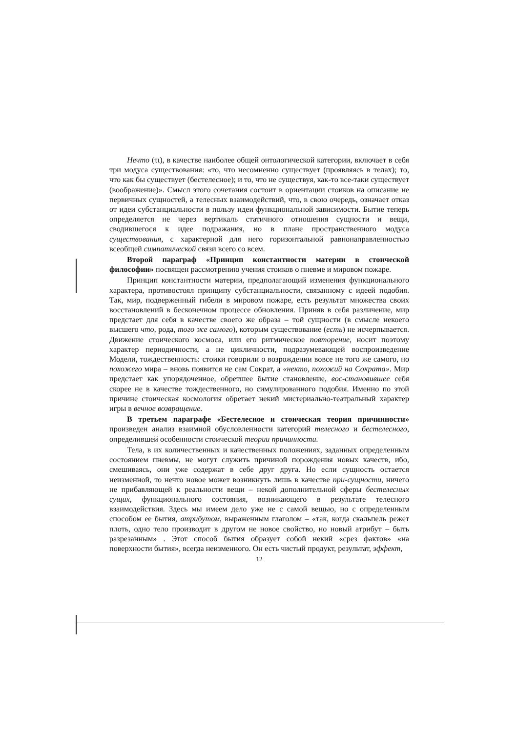Нечто (τι), в качестве наиболее общей онтологической категории, включает в себя три модуса существования: «то, что несомненно существует (проявляясь в телах); то, что как бы существует (бестелесное); и то, что не существуя, как-то все-таки существует (воображение)». Смысл этого сочетания состоит в ориентации стоиков на описание не первичных сущностей, а телесных взаимодействий, что, в свою очередь, означает отказ от идеи субстанциальности в пользу идеи функциональной зависимости. Бытие теперь определяется не через вертикаль статичного отношения сущности и вещи, сводившегося к идее подражания, но в плане пространственного модуса существования, с характерной для него горизонтальной равнонаправленностью всеобщей симпатической связи всего со всем.
Второй параграф «Принцип константности материи в стоической философии» посвящен рассмотрению учения стоиков о пневме и мировом пожаре.
Принцип константности материи, предполагающий изменения функционального характера, противостоял принципу субстанциальности, связанному с идеей подобия. Так, мир, подверженный гибели в мировом пожаре, есть результат множества своих восстановлений в бесконечном процессе обновления. Приняв в себя различение, мир предстает для себя в качестве своего же образа – той сущности (в смысле некоего высшего что, рода, того же самого), которым существование (есть) не исчерпывается. Движение стоического космоса, или его ритмическое повторение, носит поэтому характер периодичности, а не цикличности, подразумевающей воспроизведение Модели, тождественность: стоики говорили о возрождении вовсе не того же самого, но похожего мира – вновь появится не сам Сократ, а «некто, похожий на Сократа». Мир предстает как упорядоченное, обретшее бытие становление, вос-становившее себя скорее не в качестве тождественного, но симулированного подобия. Именно по этой причине стоическая космология обретает некий мистериально-театральный характер игры в вечное возвращение.
В третьем параграфе «Бестелесное и стоическая теория причинности» произведен анализ взаимной обусловленности категорий телесного и бестелесного, определившей особенности стоической теории причинности.
Тела, в их количественных и качественных положениях, заданных определенным состоянием пневмы, не могут служить причиной порождения новых качеств, ибо, смешиваясь, они уже содержат в себе друг друга. Но если сущность остается неизменной, то нечто новое может возникнуть лишь в качестве при-сущности, ничего не прибавляющей к реальности вещи – некой дополнительной сферы бестелесных сущих, функционального состояния, возникающего в результате телесного взаимодействия. Здесь мы имеем дело уже не с самой вещью, но с определенным способом ее бытия, атрибутом, выраженным глаголом – «так, когда скальпель режет плоть, одно тело производит в другом не новое свойство, но новый атрибут – быть разрезанным» . Этот способ бытия образует собой некий «срез фактов» «на поверхности бытия», всегда неизменного. Он есть чистый продукт, результат, эффект,
12